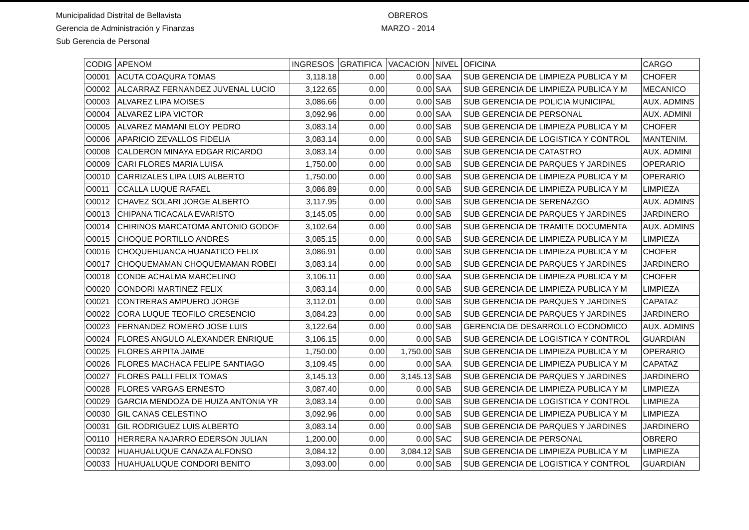Municipalidad Distrital de Bellavista
Gerencia de Administración y Finanzas
Sub Gerencia de Personal
OBREROS
MARZO - 2014
| CODIG | APENOM | INGRESOS | GRATIFICA | VACACION | NIVEL | OFICINA | CARGO |
| --- | --- | --- | --- | --- | --- | --- | --- |
| O0001 | ACUTA COAQURA TOMAS | 3,118.18 | 0.00 | 0.00 | SAA | SUB GERENCIA DE LIMPIEZA PUBLICA Y M | CHOFER |
| O0002 | ALCARRAZ FERNANDEZ JUVENAL LUCIO | 3,122.65 | 0.00 | 0.00 | SAA | SUB GERENCIA DE LIMPIEZA PUBLICA Y M | MECANICO |
| O0003 | ALVAREZ LIPA MOISES | 3,086.66 | 0.00 | 0.00 | SAB | SUB GERENCIA DE POLICIA MUNICIPAL | AUX. ADMINS |
| O0004 | ALVAREZ LIPA VICTOR | 3,092.96 | 0.00 | 0.00 | SAA | SUB GERENCIA DE PERSONAL | AUX. ADMINI |
| O0005 | ALVAREZ MAMANI ELOY PEDRO | 3,083.14 | 0.00 | 0.00 | SAB | SUB GERENCIA DE LIMPIEZA PUBLICA Y M | CHOFER |
| O0006 | APARICIO ZEVALLOS FIDELIA | 3,083.14 | 0.00 | 0.00 | SAB | SUB GERENCIA DE LOGISTICA Y CONTROL | MANTENIM. |
| O0008 | CALDERON MINAYA EDGAR RICARDO | 3,083.14 | 0.00 | 0.00 | SAB | SUB GERENCIA DE CATASTRO | AUX. ADMINI |
| O0009 | CARI FLORES MARIA LUISA | 1,750.00 | 0.00 | 0.00 | SAB | SUB GERENCIA DE PARQUES Y JARDINES | OPERARIO |
| O0010 | CARRIZALES LIPA LUIS ALBERTO | 1,750.00 | 0.00 | 0.00 | SAB | SUB GERENCIA DE LIMPIEZA PUBLICA Y M | OPERARIO |
| O0011 | CCALLA LUQUE RAFAEL | 3,086.89 | 0.00 | 0.00 | SAB | SUB GERENCIA DE LIMPIEZA PUBLICA Y M | LIMPIEZA |
| O0012 | CHAVEZ SOLARI JORGE ALBERTO | 3,117.95 | 0.00 | 0.00 | SAB | SUB GERENCIA DE SERENAZGO | AUX. ADMINS |
| O0013 | CHIPANA TICACALA EVARISTO | 3,145.05 | 0.00 | 0.00 | SAB | SUB GERENCIA DE PARQUES Y JARDINES | JARDINERO |
| O0014 | CHIRINOS MARCATOMA ANTONIO GODOF | 3,102.64 | 0.00 | 0.00 | SAB | SUB GERENCIA DE TRAMITE DOCUMENTA | AUX. ADMINS |
| O0015 | CHOQUE PORTILLO ANDRES | 3,085.15 | 0.00 | 0.00 | SAB | SUB GERENCIA DE LIMPIEZA PUBLICA Y M | LIMPIEZA |
| O0016 | CHOQUEHUANCA HUANATICO FELIX | 3,086.91 | 0.00 | 0.00 | SAB | SUB GERENCIA DE LIMPIEZA PUBLICA Y M | CHOFER |
| O0017 | CHOQUEMAMAN CHOQUEMAMAN ROBEI | 3,083.14 | 0.00 | 0.00 | SAB | SUB GERENCIA DE PARQUES Y JARDINES | JARDINERO |
| O0018 | CONDE ACHALMA MARCELINO | 3,106.11 | 0.00 | 0.00 | SAA | SUB GERENCIA DE LIMPIEZA PUBLICA Y M | CHOFER |
| O0020 | CONDORI MARTINEZ FELIX | 3,083.14 | 0.00 | 0.00 | SAB | SUB GERENCIA DE LIMPIEZA PUBLICA Y M | LIMPIEZA |
| O0021 | CONTRERAS AMPUERO JORGE | 3,112.01 | 0.00 | 0.00 | SAB | SUB GERENCIA DE PARQUES Y JARDINES | CAPATAZ |
| O0022 | CORA LUQUE TEOFILO CRESENCIO | 3,084.23 | 0.00 | 0.00 | SAB | SUB GERENCIA DE PARQUES Y JARDINES | JARDINERO |
| O0023 | FERNANDEZ ROMERO JOSE LUIS | 3,122.64 | 0.00 | 0.00 | SAB | GERENCIA DE DESARROLLO ECONOMICO | AUX. ADMINS |
| O0024 | FLORES ANGULO ALEXANDER ENRIQUE | 3,106.15 | 0.00 | 0.00 | SAB | SUB GERENCIA DE LOGISTICA Y CONTROL | GUARDIÁN |
| O0025 | FLORES ARPITA JAIME | 1,750.00 | 0.00 | 1,750.00 | SAB | SUB GERENCIA DE LIMPIEZA PUBLICA Y M | OPERARIO |
| O0026 | FLORES MACHACA FELIPE SANTIAGO | 3,109.45 | 0.00 | 0.00 | SAA | SUB GERENCIA DE LIMPIEZA PUBLICA Y M | CAPATAZ |
| O0027 | FLORES PALLI FELIX TOMAS | 3,145.13 | 0.00 | 3,145.13 | SAB | SUB GERENCIA DE PARQUES Y JARDINES | JARDINERO |
| O0028 | FLORES VARGAS ERNESTO | 3,087.40 | 0.00 | 0.00 | SAB | SUB GERENCIA DE LIMPIEZA PUBLICA Y M | LIMPIEZA |
| O0029 | GARCIA MENDOZA DE HUIZA ANTONIA YR | 3,083.14 | 0.00 | 0.00 | SAB | SUB GERENCIA DE LOGISTICA Y CONTROL | LIMPIEZA |
| O0030 | GIL CANAS CELESTINO | 3,092.96 | 0.00 | 0.00 | SAB | SUB GERENCIA DE LIMPIEZA PUBLICA Y M | LIMPIEZA |
| O0031 | GIL RODRIGUEZ LUIS ALBERTO | 3,083.14 | 0.00 | 0.00 | SAB | SUB GERENCIA DE PARQUES Y JARDINES | JARDINERO |
| O0110 | HERRERA NAJARRO EDERSON JULIAN | 1,200.00 | 0.00 | 0.00 | SAC | SUB GERENCIA DE PERSONAL | OBRERO |
| O0032 | HUAHUALUQUE CANAZA ALFONSO | 3,084.12 | 0.00 | 3,084.12 | SAB | SUB GERENCIA DE LIMPIEZA PUBLICA Y M | LIMPIEZA |
| O0033 | HUAHUALUQUE CONDORI BENITO | 3,093.00 | 0.00 | 0.00 | SAB | SUB GERENCIA DE LOGISTICA Y CONTROL | GUARDIÁN |